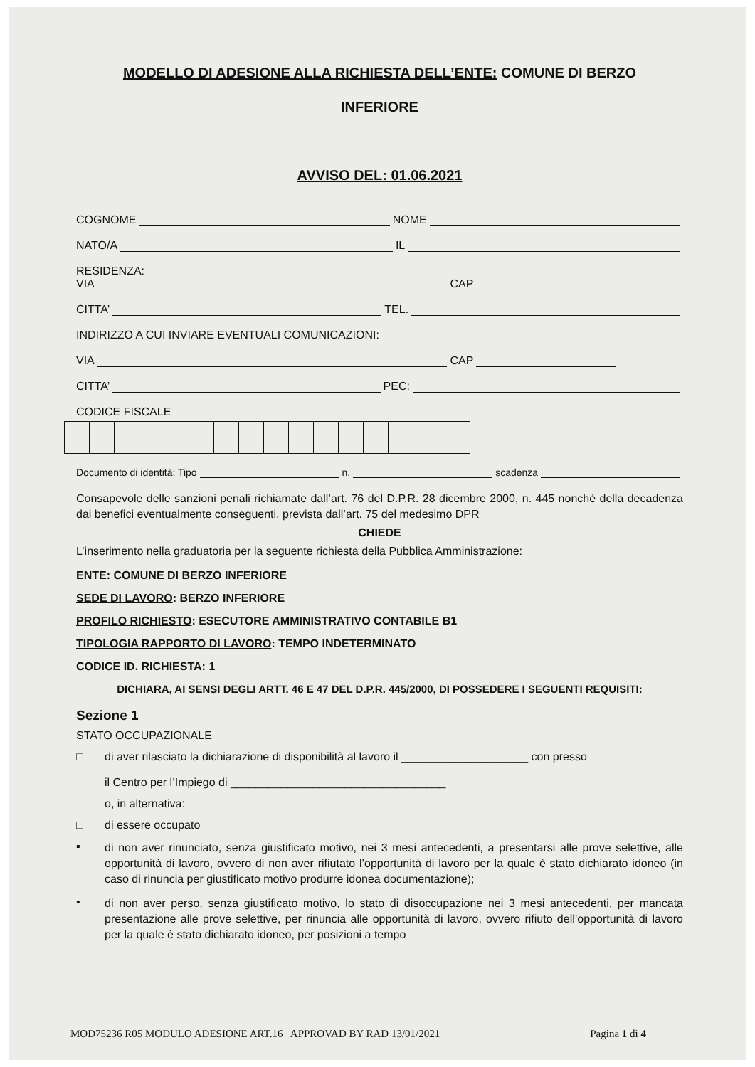MODELLO DI ADESIONE ALLA RICHIESTA DELL’ENTE: COMUNE DI BERZO
INFERIORE
AVVISO DEL: 01.06.2021
COGNOME NOME
NATO/A IL
RESIDENZA:
VIA CAP
CITTA’ TEL.
INDIRIZZO A CUI INVIARE EVENTUALI COMUNICAZIONI:
VIA CAP
CITTA’ PEC:
CODICE FISCALE
Documento di identità: Tipo n. scadenza
Consapevole delle sanzioni penali richiamate dall’art. 76 del D.P.R. 28 dicembre 2000, n. 445 nonché della decadenza dai benefici eventualmente conseguenti, prevista dall’art. 75 del medesimo DPR
CHIEDE
L’inserimento nella graduatoria per la seguente richiesta della Pubblica Amministrazione:
ENTE: COMUNE DI BERZO INFERIORE
SEDE DI LAVORO: BERZO INFERIORE
PROFILO RICHIESTO: ESECUTORE AMMINISTRATIVO CONTABILE B1
TIPOLOGIA RAPPORTO DI LAVORO: TEMPO INDETERMINATO
CODICE ID. RICHIESTA: 1
DICHIARA, AI SENSI DEGLI ARTT. 46 E 47 DEL D.P.R. 445/2000, DI POSSEDERE I SEGUENTI REQUISITI:
Sezione 1
STATO OCCUPAZIONALE
□ di aver rilasciato la dichiarazione di disponibilità al lavoro il ____________________ con presso
il Centro per l’Impiego di __________________________________
o, in alternativa:
□ di essere occupato
▪
di non aver rinunciato, senza giustificato motivo, nei 3 mesi antecedenti, a presentarsi alle prove selettive, alle opportunità di lavoro, ovvero di non aver rifiutato l’opportunità di lavoro per la quale è stato dichiarato idoneo (in caso di rinuncia per giustificato motivo produrre idonea documentazione);
▪
di non aver perso, senza giustificato motivo, lo stato di disoccupazione nei 3 mesi antecedenti, per mancata presentazione alle prove selettive, per rinuncia alle opportunità di lavoro, ovvero rifiuto dell’opportunità di lavoro per la quale è stato dichiarato idoneo, per posizioni a tempo
MOD75236 R05 MODULO ADESIONE ART.16 APPROVAD BY RAD 13/01/2021 Pagina 1 di 4